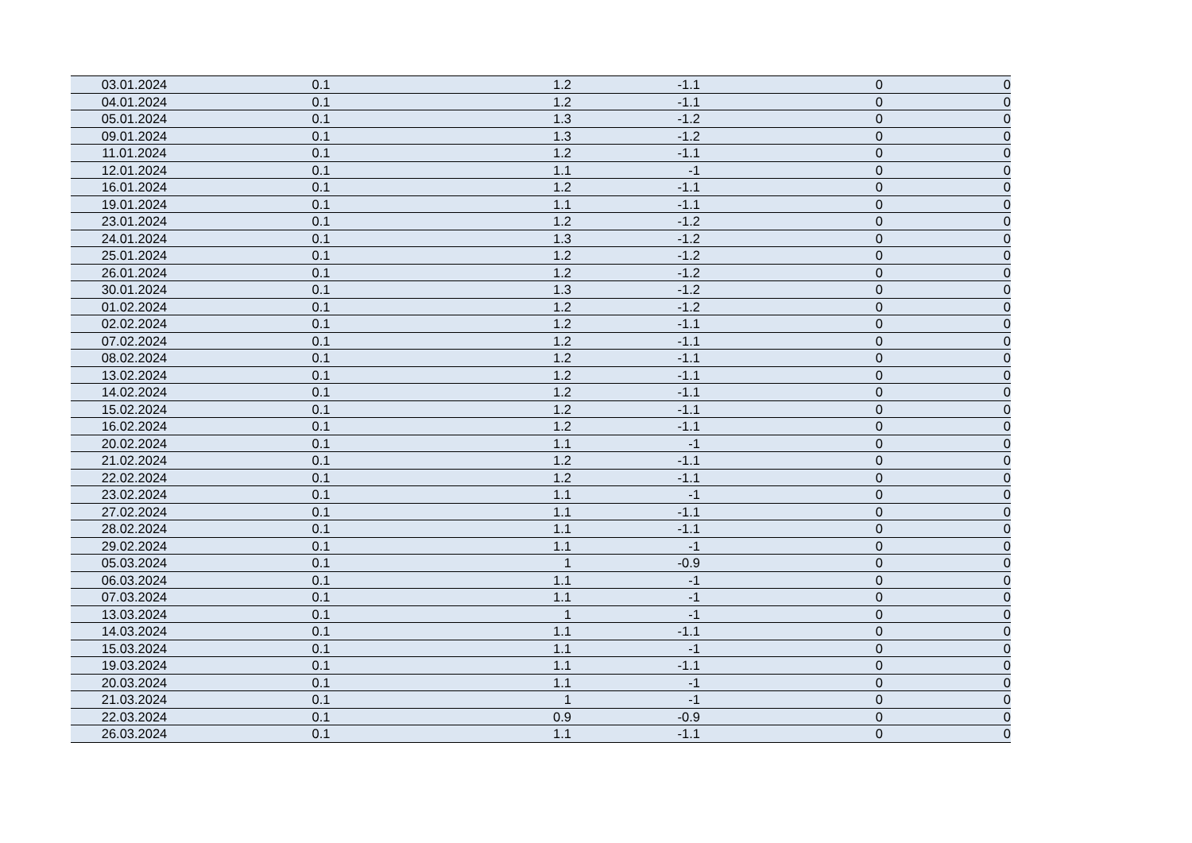| 03.01.2024 | 0.1 | 1.2 | -1.1 | 0 | 0 |
| 04.01.2024 | 0.1 | 1.2 | -1.1 | 0 | 0 |
| 05.01.2024 | 0.1 | 1.3 | -1.2 | 0 | 0 |
| 09.01.2024 | 0.1 | 1.3 | -1.2 | 0 | 0 |
| 11.01.2024 | 0.1 | 1.2 | -1.1 | 0 | 0 |
| 12.01.2024 | 0.1 | 1.1 | -1 | 0 | 0 |
| 16.01.2024 | 0.1 | 1.2 | -1.1 | 0 | 0 |
| 19.01.2024 | 0.1 | 1.1 | -1.1 | 0 | 0 |
| 23.01.2024 | 0.1 | 1.2 | -1.2 | 0 | 0 |
| 24.01.2024 | 0.1 | 1.3 | -1.2 | 0 | 0 |
| 25.01.2024 | 0.1 | 1.2 | -1.2 | 0 | 0 |
| 26.01.2024 | 0.1 | 1.2 | -1.2 | 0 | 0 |
| 30.01.2024 | 0.1 | 1.3 | -1.2 | 0 | 0 |
| 01.02.2024 | 0.1 | 1.2 | -1.2 | 0 | 0 |
| 02.02.2024 | 0.1 | 1.2 | -1.1 | 0 | 0 |
| 07.02.2024 | 0.1 | 1.2 | -1.1 | 0 | 0 |
| 08.02.2024 | 0.1 | 1.2 | -1.1 | 0 | 0 |
| 13.02.2024 | 0.1 | 1.2 | -1.1 | 0 | 0 |
| 14.02.2024 | 0.1 | 1.2 | -1.1 | 0 | 0 |
| 15.02.2024 | 0.1 | 1.2 | -1.1 | 0 | 0 |
| 16.02.2024 | 0.1 | 1.2 | -1.1 | 0 | 0 |
| 20.02.2024 | 0.1 | 1.1 | -1 | 0 | 0 |
| 21.02.2024 | 0.1 | 1.2 | -1.1 | 0 | 0 |
| 22.02.2024 | 0.1 | 1.2 | -1.1 | 0 | 0 |
| 23.02.2024 | 0.1 | 1.1 | -1 | 0 | 0 |
| 27.02.2024 | 0.1 | 1.1 | -1.1 | 0 | 0 |
| 28.02.2024 | 0.1 | 1.1 | -1.1 | 0 | 0 |
| 29.02.2024 | 0.1 | 1.1 | -1 | 0 | 0 |
| 05.03.2024 | 0.1 | 1 | -0.9 | 0 | 0 |
| 06.03.2024 | 0.1 | 1.1 | -1 | 0 | 0 |
| 07.03.2024 | 0.1 | 1.1 | -1 | 0 | 0 |
| 13.03.2024 | 0.1 | 1 | -1 | 0 | 0 |
| 14.03.2024 | 0.1 | 1.1 | -1.1 | 0 | 0 |
| 15.03.2024 | 0.1 | 1.1 | -1 | 0 | 0 |
| 19.03.2024 | 0.1 | 1.1 | -1.1 | 0 | 0 |
| 20.03.2024 | 0.1 | 1.1 | -1 | 0 | 0 |
| 21.03.2024 | 0.1 | 1 | -1 | 0 | 0 |
| 22.03.2024 | 0.1 | 0.9 | -0.9 | 0 | 0 |
| 26.03.2024 | 0.1 | 1.1 | -1.1 | 0 | 0 |